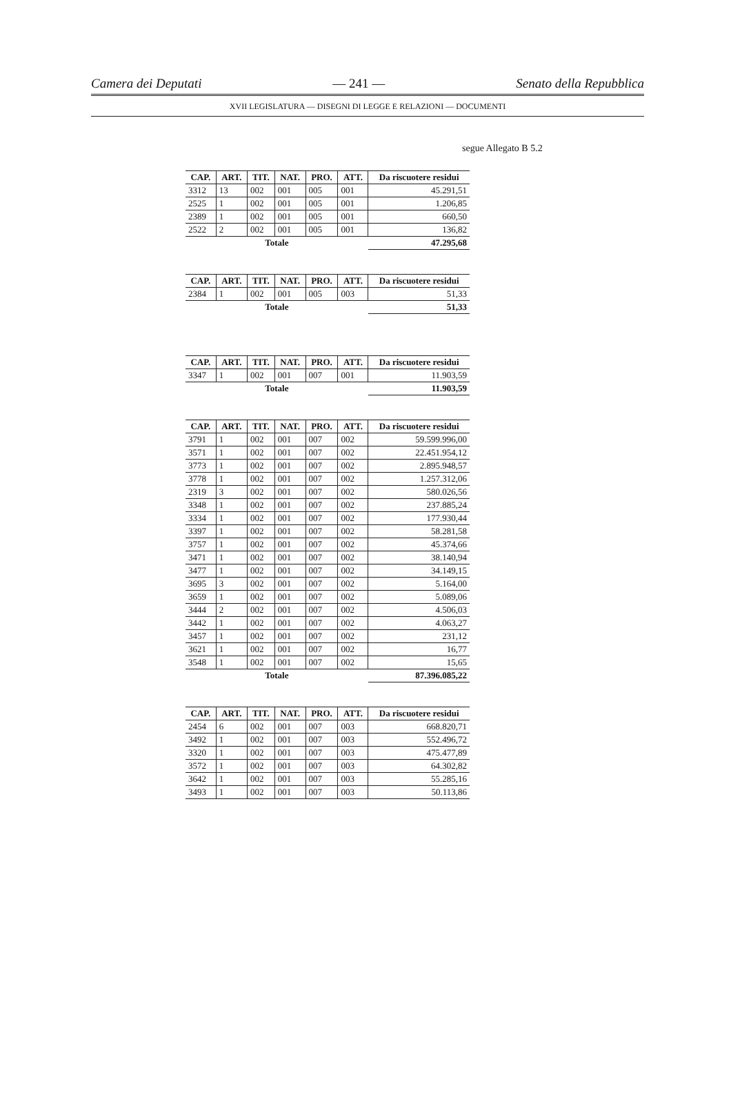Camera dei Deputati — 241 — Senato della Repubblica
XVII LEGISLATURA — DISEGNI DI LEGGE E RELAZIONI — DOCUMENTI
segue Allegato B 5.2
| CAP. | ART. | TIT. | NAT. | PRO. | ATT. | Da riscuotere residui |
| --- | --- | --- | --- | --- | --- | --- |
| 3312 | 13 | 002 | 001 | 005 | 001 | 45.291,51 |
| 2525 | 1 | 002 | 001 | 005 | 001 | 1.206,85 |
| 2389 | 1 | 002 | 001 | 005 | 001 | 660,50 |
| 2522 | 2 | 002 | 001 | 005 | 001 | 136,82 |
| Totale | | | | | | 47.295,68 |
| CAP. | ART. | TIT. | NAT. | PRO. | ATT. | Da riscuotere residui |
| --- | --- | --- | --- | --- | --- | --- |
| 2384 | 1 | 002 | 001 | 005 | 003 | 51,33 |
| Totale | | | | | | 51,33 |
| CAP. | ART. | TIT. | NAT. | PRO. | ATT. | Da riscuotere residui |
| --- | --- | --- | --- | --- | --- | --- |
| 3347 | 1 | 002 | 001 | 007 | 001 | 11.903,59 |
| Totale | | | | | | 11.903,59 |
| CAP. | ART. | TIT. | NAT. | PRO. | ATT. | Da riscuotere residui |
| --- | --- | --- | --- | --- | --- | --- |
| 3791 | 1 | 002 | 001 | 007 | 002 | 59.599.996,00 |
| 3571 | 1 | 002 | 001 | 007 | 002 | 22.451.954,12 |
| 3773 | 1 | 002 | 001 | 007 | 002 | 2.895.948,57 |
| 3778 | 1 | 002 | 001 | 007 | 002 | 1.257.312,06 |
| 2319 | 3 | 002 | 001 | 007 | 002 | 580.026,56 |
| 3348 | 1 | 002 | 001 | 007 | 002 | 237.885,24 |
| 3334 | 1 | 002 | 001 | 007 | 002 | 177.930,44 |
| 3397 | 1 | 002 | 001 | 007 | 002 | 58.281,58 |
| 3757 | 1 | 002 | 001 | 007 | 002 | 45.374,66 |
| 3471 | 1 | 002 | 001 | 007 | 002 | 38.140,94 |
| 3477 | 1 | 002 | 001 | 007 | 002 | 34.149,15 |
| 3695 | 3 | 002 | 001 | 007 | 002 | 5.164,00 |
| 3659 | 1 | 002 | 001 | 007 | 002 | 5.089,06 |
| 3444 | 2 | 002 | 001 | 007 | 002 | 4.506,03 |
| 3442 | 1 | 002 | 001 | 007 | 002 | 4.063,27 |
| 3457 | 1 | 002 | 001 | 007 | 002 | 231,12 |
| 3621 | 1 | 002 | 001 | 007 | 002 | 16,77 |
| 3548 | 1 | 002 | 001 | 007 | 002 | 15,65 |
| Totale | | | | | | 87.396.085,22 |
| CAP. | ART. | TIT. | NAT. | PRO. | ATT. | Da riscuotere residui |
| --- | --- | --- | --- | --- | --- | --- |
| 2454 | 6 | 002 | 001 | 007 | 003 | 668.820,71 |
| 3492 | 1 | 002 | 001 | 007 | 003 | 552.496,72 |
| 3320 | 1 | 002 | 001 | 007 | 003 | 475.477,89 |
| 3572 | 1 | 002 | 001 | 007 | 003 | 64.302,82 |
| 3642 | 1 | 002 | 001 | 007 | 003 | 55.285,16 |
| 3493 | 1 | 002 | 001 | 007 | 003 | 50.113,86 |